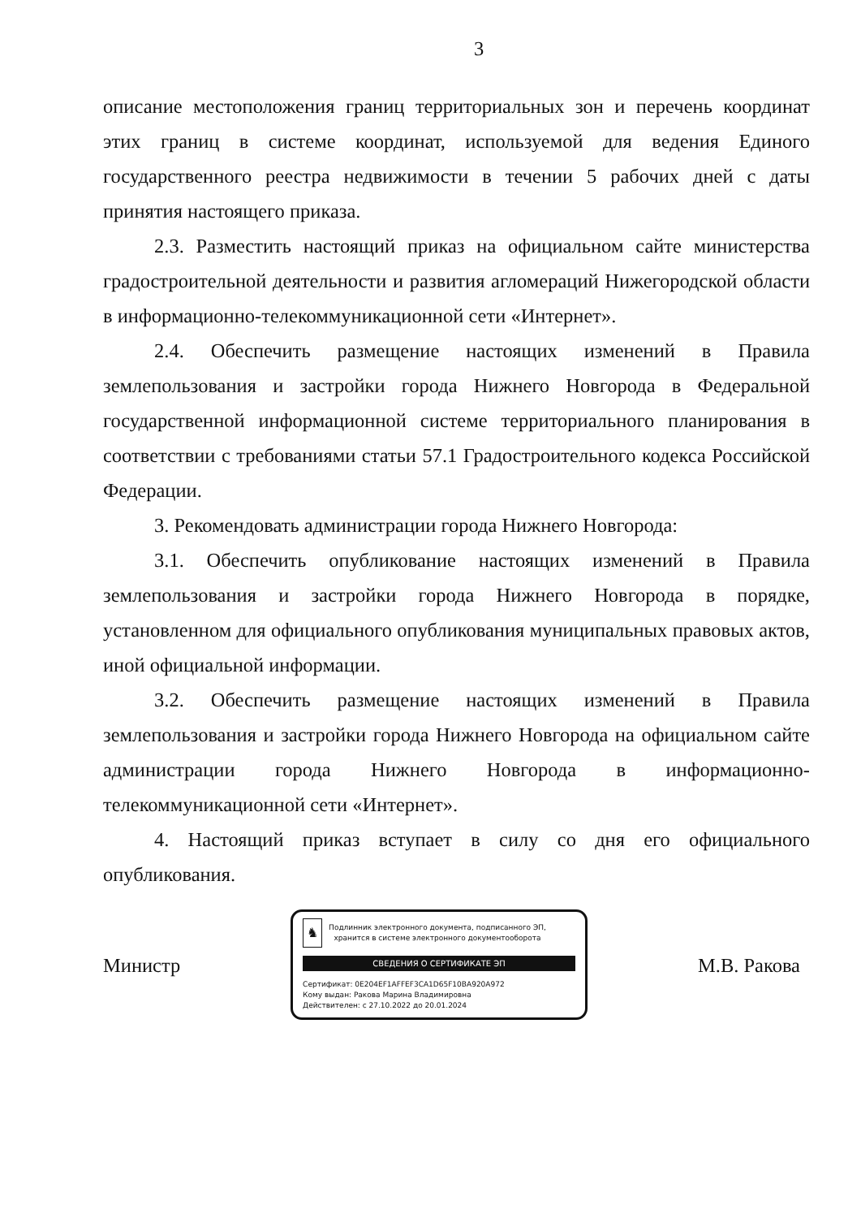3
описание местоположения границ территориальных зон и перечень координат этих границ в системе координат, используемой для ведения Единого государственного реестра недвижимости в течении 5 рабочих дней с даты принятия настоящего приказа.
2.3. Разместить настоящий приказ на официальном сайте министерства градостроительной деятельности и развития агломераций Нижегородской области в информационно-телекоммуникационной сети «Интернет».
2.4. Обеспечить размещение настоящих изменений в Правила землепользования и застройки города Нижнего Новгорода в Федеральной государственной информационной системе территориального планирования в соответствии с требованиями статьи 57.1 Градостроительного кодекса Российской Федерации.
3. Рекомендовать администрации города Нижнего Новгорода:
3.1. Обеспечить опубликование настоящих изменений в Правила землепользования и застройки города Нижнего Новгорода в порядке, установленном для официального опубликования муниципальных правовых актов, иной официальной информации.
3.2. Обеспечить размещение настоящих изменений в Правила землепользования и застройки города Нижнего Новгорода на официальном сайте администрации города Нижнего Новгорода в информационно-телекоммуникационной сети «Интернет».
4. Настоящий приказ вступает в силу со дня его официального опубликования.
Министр
♞
Подлинник электронного документа, подписанного ЭП,
хранится в системе электронного документооборота
СВЕДЕНИЯ О СЕРТИФИКАТЕ ЭП
Сертификат: 0E204EF1AFFEF3CA1D65F10BA920A972
Кому выдан: Ракова Марина Владимировна
Действителен: с 27.10.2022 до 20.01.2024
М.В. Ракова